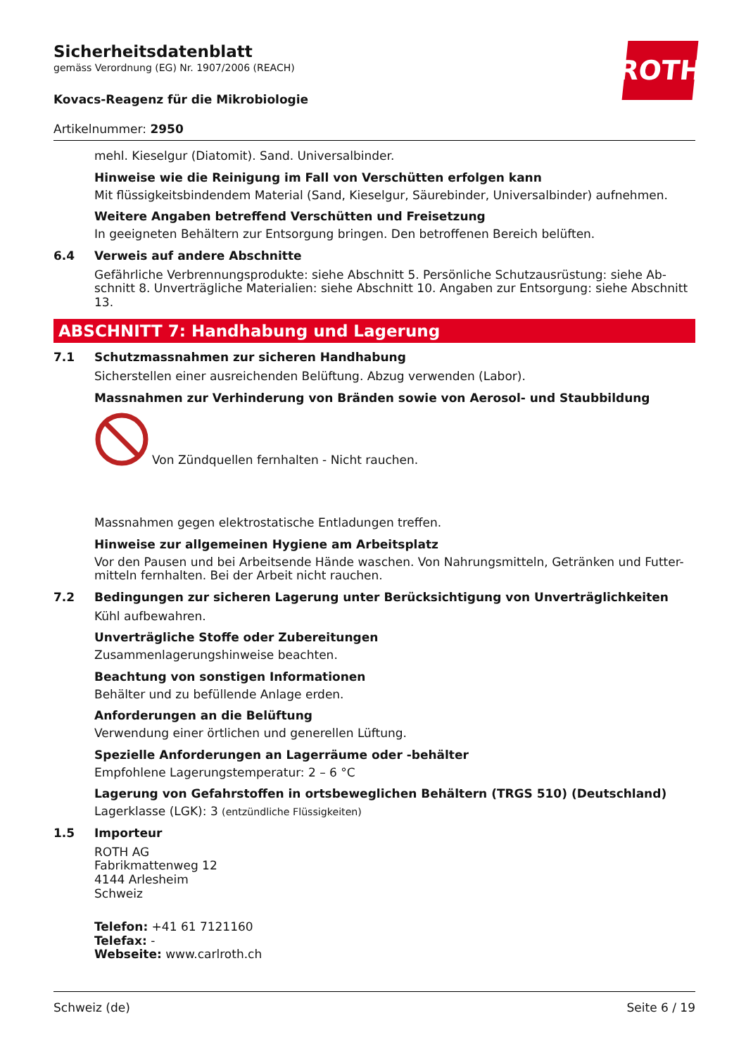ROTH
Sicherheitsdatenblatt
gemäss Verordnung (EG) Nr. 1907/2006 (REACH)
Kovacs-Reagenz für die Mikrobiologie
Artikelnummer: 2950
mehl. Kieselgur (Diatomit). Sand. Universalbinder.
Hinweise wie die Reinigung im Fall von Verschütten erfolgen kann
Mit flüssigkeitsbindendem Material (Sand, Kieselgur, Säurebinder, Universalbinder) aufnehmen.
Weitere Angaben betreffend Verschütten und Freisetzung
In geeigneten Behältern zur Entsorgung bringen. Den betroffenen Bereich belüften.
6.4 Verweis auf andere Abschnitte
Gefährliche Verbrennungsprodukte: siehe Abschnitt 5. Persönliche Schutzausrüstung: siehe Ab-schnitt 8. Unverträgliche Materialien: siehe Abschnitt 10. Angaben zur Entsorgung: siehe Abschnitt 13.
ABSCHNITT 7: Handhabung und Lagerung
7.1 Schutzmassnahmen zur sicheren Handhabung
Sicherstellen einer ausreichenden Belüftung. Abzug verwenden (Labor).
Massnahmen zur Verhinderung von Bränden sowie von Aerosol- und Staubbildung
Von Zündquellen fernhalten - Nicht rauchen.
Massnahmen gegen elektrostatische Entladungen treffen.
Hinweise zur allgemeinen Hygiene am Arbeitsplatz
Vor den Pausen und bei Arbeitsende Hände waschen. Von Nahrungsmitteln, Getränken und Futter-mitteln fernhalten. Bei der Arbeit nicht rauchen.
7.2 Bedingungen zur sicheren Lagerung unter Berücksichtigung von Unverträglichkeiten
Kühl aufbewahren.
Unverträgliche Stoffe oder Zubereitungen
Zusammenlagerungshinweise beachten.
Beachtung von sonstigen Informationen
Behälter und zu befüllende Anlage erden.
Anforderungen an die Belüftung
Verwendung einer örtlichen und generellen Lüftung.
Spezielle Anforderungen an Lagerräume oder -behälter
Empfohlene Lagerungstemperatur: 2 – 6 °C
Lagerung von Gefahrstoffen in ortsbeweglichen Behältern (TRGS 510) (Deutschland)
Lagerklasse (LGK): 3 (entzündliche Flüssigkeiten)
1.5 Importeur
ROTH AG
Fabrikmattenweg 12
4144 Arlesheim
Schweiz
Telefon: +41 61 7121160
Telefax: -
Webseite: www.carlroth.ch
Schweiz (de) Seite 6 / 19